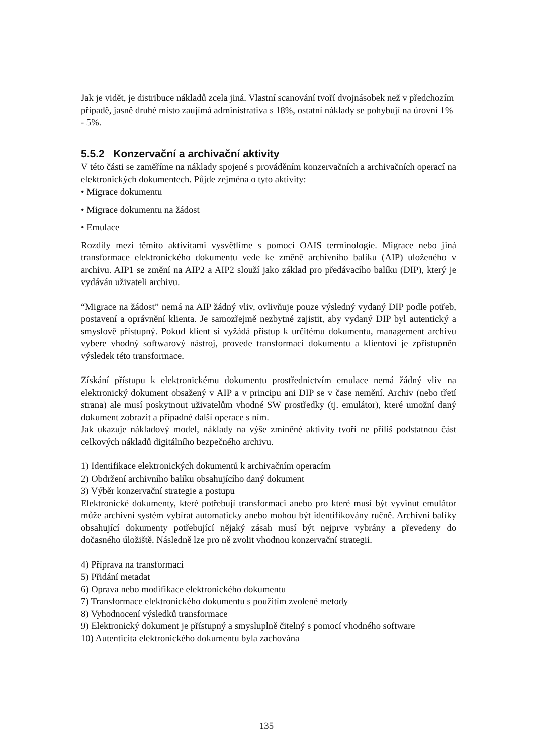Jak je vidět, je distribuce nákladů zcela jiná. Vlastní scanování tvoří dvojnásobek než v předchozím případě, jasně druhé místo zaujímá administrativa s 18%, ostatní náklady se pohybují na úrovni 1% - 5%.
5.5.2 Konzervační a archivační aktivity
V této části se zaměříme na náklady spojené s prováděním konzervačních a archivačních operací na elektronických dokumentech. Půjde zejména o tyto aktivity:
• Migrace dokumentu
• Migrace dokumentu na žádost
• Emulace
Rozdíly mezi těmito aktivitami vysvětlíme s pomocí OAIS terminologie. Migrace nebo jiná transformace elektronického dokumentu vede ke změně archivního balíku (AIP) uloženého v archivu. AIP1 se změní na AIP2 a AIP2 slouží jako základ pro předávacího balíku (DIP), který je vydáván uživateli archivu.
“Migrace na žádost” nemá na AIP žádný vliv, ovlivňuje pouze výsledný vydaný DIP podle potřeb, postavení a oprávnění klienta. Je samozřejmě nezbytné zajistit, aby vydaný DIP byl autentický a smyslově přístupný. Pokud klient si vyžádá přístup k určitému dokumentu, management archivu vybere vhodný softwarový nástroj, provede transformaci dokumentu a klientovi je zpřístupněn výsledek této transformace.
Získání přístupu k elektronickému dokumentu prostřednictvím emulace nemá žádný vliv na elektronický dokument obsažený v AIP a v principu ani DIP se v čase nemění. Archiv (nebo třetí strana) ale musí poskytnout uživatelům vhodné SW prostředky (tj. emulátor), které umožní daný dokument zobrazit a případné další operace s ním.
Jak ukazuje nákladový model, náklady na výše zmíněné aktivity tvoří ne příliš podstatnou část celkových nákladů digitálního bezpečného archivu.
1) Identifikace elektronických dokumentů k archivačním operacím
2) Obdržení archivního balíku obsahujícího daný dokument
3) Výběr konzervační strategie a postupu
Elektronické dokumenty, které potřebují transformaci anebo pro které musí být vyvinut emulátor může archivní systém vybírat automaticky anebo mohou být identifikovány ručně. Archivní balíky obsahující dokumenty potřebující nějaký zásah musí být nejprve vybrány a převedeny do dočasného úložiště. Následně lze pro ně zvolit vhodnou konzervační strategii.
4) Příprava na transformaci
5) Přidání metadat
6) Oprava nebo modifikace elektronického dokumentu
7) Transformace elektronického dokumentu s použitím zvolené metody
8) Vyhodnocení výsledků transformace
9) Elektronický dokument je přístupný a smysluplně čitelný s pomocí vhodného software
10) Autenticita elektronického dokumentu byla zachována
135